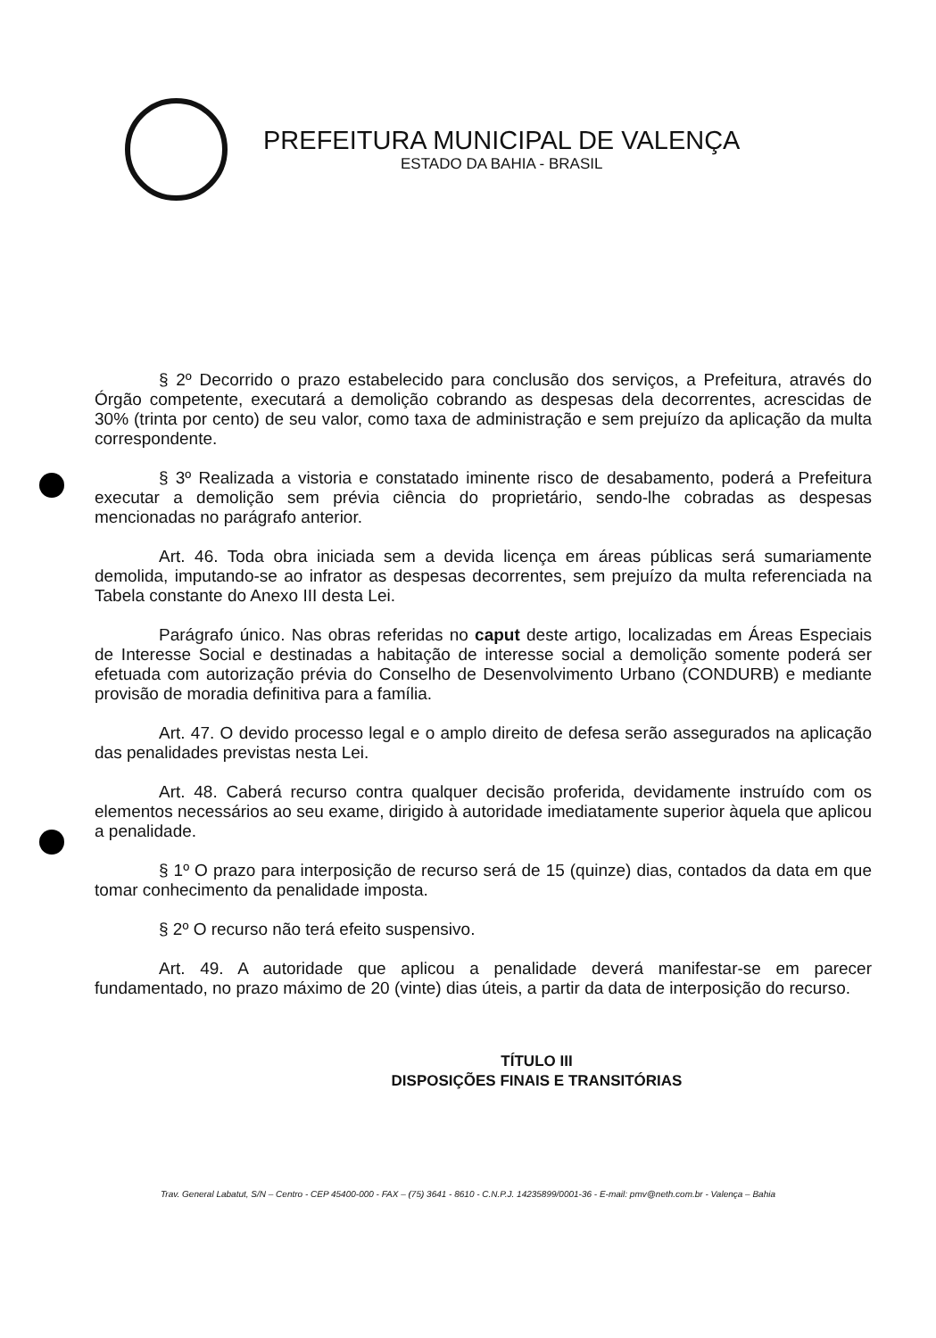PREFEITURA MUNICIPAL DE VALENÇA
ESTADO DA BAHIA - BRASIL
§ 2º Decorrido o prazo estabelecido para conclusão dos serviços, a Prefeitura, através do Órgão competente, executará a demolição cobrando as despesas dela decorrentes, acrescidas de 30% (trinta por cento) de seu valor, como taxa de administração e sem prejuízo da aplicação da multa correspondente.
§ 3º Realizada a vistoria e constatado iminente risco de desabamento, poderá a Prefeitura executar a demolição sem prévia ciência do proprietário, sendo-lhe cobradas as despesas mencionadas no parágrafo anterior.
Art. 46. Toda obra iniciada sem a devida licença em áreas públicas será sumariamente demolida, imputando-se ao infrator as despesas decorrentes, sem prejuízo da multa referenciada na Tabela constante do Anexo III desta Lei.
Parágrafo único. Nas obras referidas no caput deste artigo, localizadas em Áreas Especiais de Interesse Social e destinadas a habitação de interesse social a demolição somente poderá ser efetuada com autorização prévia do Conselho de Desenvolvimento Urbano (CONDURB) e mediante provisão de moradia definitiva para a família.
Art. 47. O devido processo legal e o amplo direito de defesa serão assegurados na aplicação das penalidades previstas nesta Lei.
Art. 48. Caberá recurso contra qualquer decisão proferida, devidamente instruído com os elementos necessários ao seu exame, dirigido à autoridade imediatamente superior àquela que aplicou a penalidade.
§ 1º O prazo para interposição de recurso será de 15 (quinze) dias, contados da data em que tomar conhecimento da penalidade imposta.
§ 2º O recurso não terá efeito suspensivo.
Art. 49. A autoridade que aplicou a penalidade deverá manifestar-se em parecer fundamentado, no prazo máximo de 20 (vinte) dias úteis, a partir da data de interposição do recurso.
TÍTULO III
DISPOSIÇÕES FINAIS E TRANSITÓRIAS
Trav. General Labatut, S/N – Centro - CEP 45400-000 - FAX – (75) 3641 - 8610 - C.N.P.J. 14235899/0001-36 - E-mail: pmv@neth.com.br - Valença – Bahia